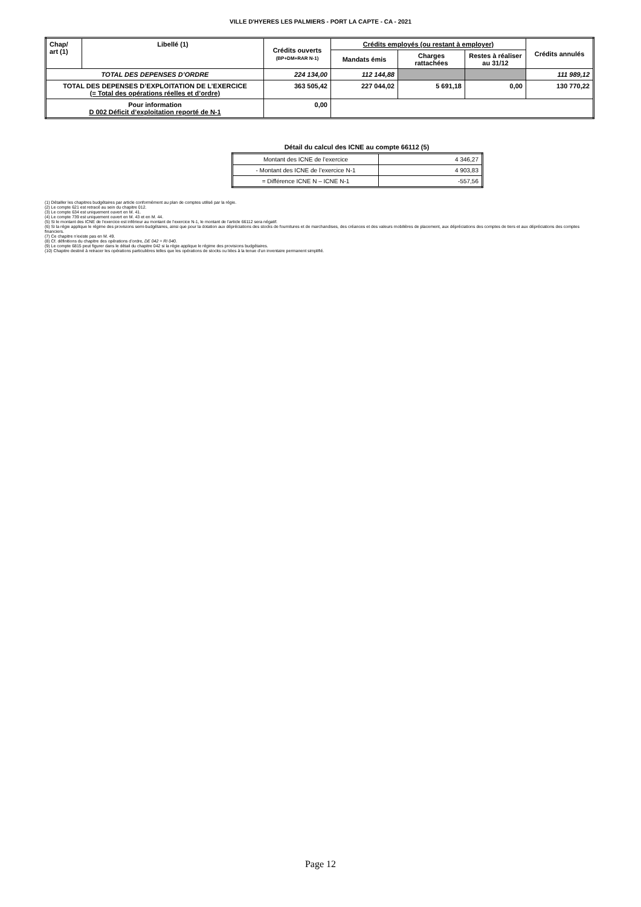VILLE D'HYERES LES PALMIERS - PORT LA CAPTE - CA - 2021
| Chap/ art (1) | Libellé (1) | Crédits ouverts (BP+DM+RAR N-1) | Crédits employés (ou restant à employer) | | | Crédits annulés |
| --- | --- | --- | --- | --- | --- | --- |
| | | | Mandats émis | Charges rattachées | Restes à réaliser au 31/12 | |
| TOTAL DES DEPENSES D’ORDRE | | 224 134,00 | 112 144,88 | | | 111 989,12 |
| TOTAL DES DEPENSES D’EXPLOITATION DE L’EXERCICE (= Total des opérations réelles et d’ordre) | | 363 505,42 | 227 044,02 | 5 691,18 | 0,00 | 130 770,22 |
| Pour information D 002 Déficit d’exploitation reporté de N-1 | | 0,00 | | | | |
Détail du calcul des ICNE au compte 66112 (5)
| Montant des ICNE de l’exercice | 4 346,27 |
| - Montant des ICNE de l’exercice N-1 | 4 903,83 |
| = Différence ICNE N – ICNE N-1 | -557,56 |
(1) Détailler les chapitres budgétaires par article conformément au plan de comptes utilisé par la régie.
(2) Le compte 621 est retracé au sein du chapitre 012.
(3) Le compte 634 est uniquement ouvert en M. 41.
(4) Le compte 739 est uniquement ouvert en M. 43 et en M. 44.
(5) Si le montant des ICNE de l’exercice est inférieur au montant de l’exercice N-1, le montant de l’article 66112 sera négatif.
(6) Si la régie applique le régime des provisions semi-budgétaires, ainsi que pour la dotation aux dépréciations des stocks de fournitures et de marchandises, des créances et des valeurs mobilières de placement, aux dépréciations des comptes de tiers et aux dépréciations des comptes financiers.
(7) Ce chapitre n’existe pas en M. 49.
(8) Cf. définitions du chapitre des opérations d’ordre, DE 042 = RI 040.
(9) Le compte 6815 peut figurer dans le détail du chapitre 042 si la régie applique le régime des provisions budgétaires.
(10) Chapitre destiné à retracer les opérations particulières telles que les opérations de stocks ou liées à la tenue d’un inventaire permanent simplifié.
Page 12